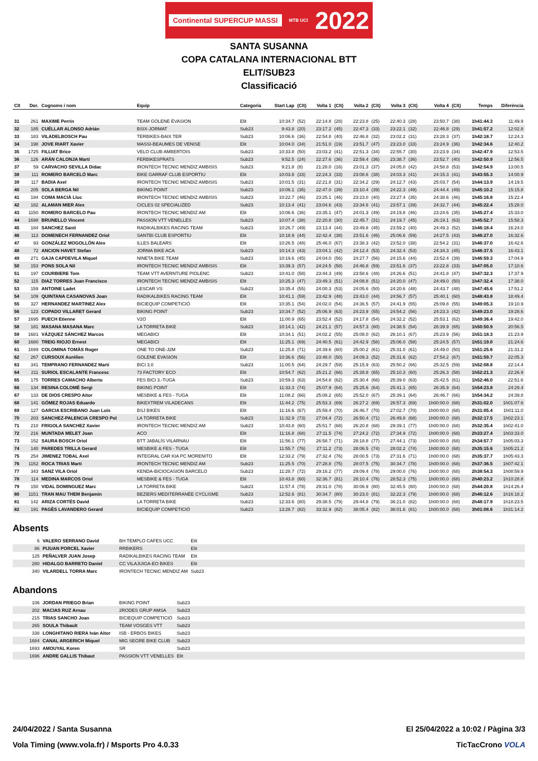Continental SUPERCUP MASSI MTB UCI 2022
SANTA SUSANNA
COPA CATALANA INTERNACIONAL BTT
ELIT/SUB23
Classificació
| Clt | Dor. | Cognoms i nom | Equip | Categoria | Start Lap | (Clt) | Volta 1 | (Clt) | Volta 2 | (Clt) | Volta 3 | (Clt) | Volta 4 | (Clt) | Temps | Diferència |
| --- | --- | --- | --- | --- | --- | --- | --- | --- | --- | --- | --- | --- | --- | --- | --- | --- |
| 31 | 261 | MAXIME Perrin | TEAM GOLENE ÉVASION | Elit | 10:34.7 | (52) | 22:14.8 | (28) | 22:23.8 | (25) | 22:40.3 | (28) | 23:50.7 | (38) | 1h41:44.3 | 11:49.9 |
| 32 | 185 | CUÉLLAR ALONSO Adrián | BSIX-JORMAT | Sub23 | 9:43.8 | (20) | 23:17.2 | (45) | 22:47.3 | (33) | 23:22.1 | (32) | 22:46.8 | (29) | 1h41:57.2 | 12:02.8 |
| 33 | 183 | VILADELBOSCH Pau | TERBIKES-BAIX TER | Sub23 | 10:06.6 | (36) | 22:54.8 | (40) | 22:46.8 | (32) | 23:02.2 | (31) | 23:28.3 | (37) | 1h42:18.7 | 12:24.3 |
| 34 | 198 | JOVE RIART Xavier | MASSI-BEAUMES DE VENISE | Elit | 10:04.0 | (34) | 21:51.0 | (19) | 23:51.7 | (47) | 23:23.0 | (33) | 23:24.9 | (36) | 1h42:34.6 | 12:40.2 |
| 35 | 1725 | FILLIAT Brice | VELO CLUB AMBERTOIS | Sub23 | 10:33.8 | (50) | 23:03.2 | (41) | 22:51.3 | (34) | 22:55.7 | (30) | 23:23.9 | (34) | 1h42:47.9 | 12:53.5 |
| 36 | 126 | ARÁN CALONJA Martí | FERBIKESPRATS | Sub23 | 9:52.5 | (24) | 22:27.6 | (36) | 22:59.4 | (36) | 23:38.7 | (36) | 23:52.7 | (40) | 1h42:50.9 | 12:56.5 |
| 37 | 59 | CARVACHO SEVILLA Didac | IRONTECH TECNIC MENDIZ AMBISIS | Sub23 | 9:21.8 | (8) | 21:28.0 | (16) | 23:01.3 | (37) | 24:05.0 | (42) | 24:58.8 | (53) | 1h42:54.9 | 13:00.5 |
| 38 | 111 | ROMERO BARCELÓ Marc | BIKE GARRAF CLUB ESPORTIU | Elit | 10:03.8 | (33) | 22:24.3 | (33) | 23:08.6 | (38) | 24:03.3 | (41) | 24:15.3 | (41) | 1h43:55.3 | 14:00.9 |
| 39 | 117 | BADIA Axel | IRONTECH TECNIC MENDIZ AMBISIS | Sub23 | 10:01.5 | (31) | 22:21.8 | (31) | 22:34.2 | (29) | 24:12.7 | (43) | 25:03.7 | (54) | 1h44:13.9 | 14:19.5 |
| 40 | 205 | SOLA BERGA Nil | BIKING POINT | Sub23 | 10:06.1 | (35) | 22:47.0 | (39) | 23:10.4 | (39) | 24:22.3 | (49) | 24:44.4 | (49) | 1h45:10.2 | 15:15.8 |
| 41 | 194 | COMA MACIÀ Lluc | IRONTECH TECNIC MENDIZ AMBISIS | Sub23 | 10:22.7 | (46) | 23:25.1 | (46) | 23:23.0 | (40) | 23:27.4 | (35) | 24:38.6 | (46) | 1h45:16.8 | 15:22.4 |
| 42 | 182 | ALAMAN MIER Alex | CICLES 02 SPECIALIZED | Sub23 | 10:13.4 | (41) | 23:04.6 | (43) | 23:34.6 | (41) | 23:57.1 | (39) | 24:32.7 | (44) | 1h45:22.4 | 15:28.0 |
| 43 | 1150 | ROMERO BARCELO Pau | IRONTECH TECNIC MENDIZ AM | Elit | 10:06.6 | (36) | 23:35.1 | (47) | 24:01.3 | (49) | 24:19.8 | (46) | 23:24.6 | (35) | 1h45:27.4 | 15:33.0 |
| 44 | 1698 | BRUNELLO Vincent | PASSION VTT VENELLES | Sub23 | 10:07.4 | (38) | 22:20.8 | (30) | 22:45.7 | (31) | 24:19.7 | (45) | 26:19.1 | (63) | 1h45:52.7 | 15:58.3 |
| 45 | 184 | SANCHEZ Santi | RADIKALBIKES RACING TEAM | Sub23 | 10:26.7 | (49) | 23:13.4 | (44) | 23:49.8 | (45) | 23:59.2 | (40) | 24:49.3 | (52) | 1h46:18.4 | 16:24.0 |
| 46 | 113 | DOMENECH FERNANDEZ Oriol | SANTBI CLUB ESPORTIU | Elit | 10:18.9 | (44) | 22:42.4 | (38) | 23:51.6 | (46) | 25:06.6 | (59) | 24:27.5 | (43) | 1h46:27.0 | 16:32.6 |
| 47 | 93 | GONZÁLEZ MOGOLLÓN Alex | ILLES BALEARS | Elit | 10:26.5 | (48) | 25:46.0 | (67) | 23:38.3 | (42) | 23:52.0 | (38) | 22:54.2 | (31) | 1h46:37.0 | 16:42.6 |
| 48 | 72 | ANCION HAVET Stefan | JORMA BIKE ACA | Sub23 | 10:14.3 | (43) | 23:04.1 | (42) | 24:12.4 | (53) | 24:32.4 | (53) | 24:34.3 | (45) | 1h46:37.5 | 16:43.1 |
| 49 | 271 | GAJA CAPDEVILA Miquel | NINETA BIKE TEAM | Sub23 | 10:19.6 | (45) | 24:04.0 | (56) | 24:27.7 | (56) | 24:15.6 | (44) | 23:52.4 | (39) | 1h46:59.3 | 17:04.9 |
| 50 | 153 | PONS SOLA Nil | IRONTECH TECNIC MENDIZ AMBISIS | Elit | 10:39.3 | (57) | 24:24.5 | (58) | 24:46.8 | (59) | 23:51.6 | (37) | 23:22.8 | (33) | 1h47:05.0 | 17:10.6 |
| 51 | 197 | COURBIERE Tom | TEAM VTT AVERNTURE PIOLENC | Sub23 | 10:41.0 | (58) | 23:44.3 | (49) | 23:58.6 | (48) | 24:26.6 | (51) | 24:41.8 | (47) | 1h47:32.3 | 17:37.9 |
| 52 | 115 | DIAZ TORRES Juan Francisco | IRONTECH TECNIC MENDIZ AMBISIS | Elit | 10:25.3 | (47) | 23:49.3 | (51) | 24:08.8 | (51) | 24:20.0 | (47) | 24:49.0 | (50) | 1h47:32.4 | 17:38.0 |
| 53 | 159 | ANTOINE Ladet | LESCAR VS | Sub23 | 10:35.4 | (55) | 24:00.3 | (53) | 24:05.6 | (50) | 24:20.6 | (48) | 24:43.7 | (48) | 1h47:45.6 | 17:51.2 |
| 54 | 109 | QUINTANA CASANOVAS Joan | RADIKALBIKES RACING TEAM | Elit | 10:41.1 | (59) | 23:42.9 | (48) | 23:43.0 | (44) | 24:56.7 | (57) | 25:40.1 | (60) | 1h48:43.8 | 18:49.4 |
| 55 | 327 | HERNANDEZ MARTINEZ Alex | BICIEQUIP COMPETICIÓ | Elit | 10:35.1 | (54) | 24:02.0 | (54) | 24:36.5 | (57) | 24:41.9 | (55) | 25:09.8 | (55) | 1h49:05.3 | 19:10.9 |
| 56 | 123 | COPADO VILLARET Gerard | BIKING POINT | Sub23 | 10:34.7 | (52) | 25:06.9 | (63) | 24:23.9 | (55) | 24:54.2 | (56) | 24:23.3 | (42) | 1h49:23.0 | 19:28.6 |
| 57 | 1695 | PUECH Etienne | V2O | Elit | 11:00.9 | (65) | 23:52.4 | (52) | 24:17.8 | (54) | 24:32.2 | (52) | 25:53.1 | (62) | 1h49:36.4 | 19:42.0 |
| 58 | 181 | MASANA MASANA Marc | LA TORRETA BIKE | Sub23 | 10:14.1 | (42) | 24:21.1 | (57) | 24:57.3 | (60) | 24:38.5 | (54) | 26:39.9 | (65) | 1h50:50.9 | 20:56.5 |
| 59 | 1681 | VÁZQUEZ SÁNCHEZ Marcos | MEGABICI | Elit | 10:34.1 | (51) | 24:02.2 | (55) | 25:08.0 | (62) | 26:10.1 | (67) | 25:23.9 | (56) | 1h51:18.3 | 21:23.9 |
| 60 | 1680 | TREIG RIOJO Ernest | MEGABICI | Elit | 11:25.1 | (69) | 24:40.5 | (61) | 24:42.9 | (58) | 25:06.0 | (58) | 25:24.5 | (57) | 1h51:19.0 | 21:24.6 |
| 61 | 1699 | COLOMINA TOMÀS Roger | ONE TO ONE-J2M | Sub23 | 11:25.8 | (71) | 24:39.6 | (60) | 25:00.2 | (61) | 25:31.0 | (61) | 24:49.0 | (50) | 1h51:25.6 | 21:31.2 |
| 62 | 267 | CURSOUX Aurélien | GOLENE EVASION | Elit | 10:36.6 | (56) | 23:48.0 | (50) | 24:09.3 | (52) | 25:31.6 | (62) | 27:54.2 | (67) | 1h51:59.7 | 22:05.3 |
| 63 | 341 | TEMPRANO FERNANDEZ Martí | BICI 3.0 | Sub23 | 11:00.5 | (64) | 24:29.7 | (59) | 25:15.9 | (63) | 25:50.2 | (66) | 25:32.5 | (59) | 1h52:08.8 | 22:14.4 |
| 64 | 211 | SURIOL ESCALANTE Francesc | 73 FACTORY ECO | Elit | 10:54.7 | (62) | 25:21.2 | (66) | 25:28.8 | (65) | 25:10.3 | (60) | 25:26.3 | (58) | 1h52:21.3 | 22:26.9 |
| 65 | 175 | TORRES CAMACHO Alberto | FES BICI 3.-TUGA | Sub23 | 10:59.3 | (63) | 24:54.8 | (62) | 25:30.4 | (66) | 25:39.0 | (63) | 25:42.5 | (61) | 1h52:46.0 | 22:51.6 |
| 66 | 134 | RESINA COLOMÉ Sergi | BIKING POINT | Elit | 11:33.3 | (74) | 25:07.9 | (64) | 25:25.6 | (64) | 25:41.1 | (65) | 26:35.9 | (64) | 1h54:23.8 | 24:29.4 |
| 67 | 133 | DE DIOS CRESPO Aitor | MESBIKE & FES - TUGA | Elit | 11:08.2 | (66) | 25:08.2 | (65) | 25:52.0 | (67) | 25:39.1 | (64) | 26:46.7 | (66) | 1h54:34.2 | 24:39.8 |
| 68 | 141 | GÓMEZ ROJAS Eduardo | BIKEXTREM VILADECANS | Elit | 11:44.2 | (75) | 25:53.3 | (69) | 26:27.2 | (69) | 26:57.3 | (69) | 1h00:00.0 | (68) | 2h31:02.0 | 1h01:07.6 |
| 69 | 127 | GARCIA ESCRIBANO Juan Luis | BSJ BIKES | Elit | 11:16.6 | (67) | 25:59.4 | (70) | 26:46.7 | (70) | 27:02.7 | (70) | 1h00:00.0 | (68) | 2h31:05.4 | 1h01:11.0 |
| 70 | 203 | SANCHEZ-PALENCIA CRESPO Pol | LA TORRETA BIKE | Sub23 | 11:32.9 | (73) | 27:04.4 | (72) | 26:50.4 | (71) | 26:49.8 | (68) | 1h00:00.0 | (68) | 2h32:17.5 | 1h02:23.1 |
| 71 | 210 | FRIGOLA SANCHEZ Xavier | IRONTECH TECNIC MENDIZ AM | Sub23 | 10:43.8 | (60) | 25:51.7 | (68) | 26:20.8 | (68) | 29:39.1 | (77) | 1h00:00.0 | (68) | 2h32:35.4 | 1h02:41.0 |
| 72 | 216 | MUNTADA MELET Joan | ACO | Elit | 11:16.8 | (68) | 27:11.5 | (74) | 27:24.2 | (72) | 27:34.9 | (72) | 1h00:00.0 | (68) | 2h33:27.4 | 1h03:33.0 |
| 73 | 152 | SAURA BOSCH Oriol | BTT JABALÍS VILARNAU | Elit | 11:56.1 | (77) | 26:58.7 | (71) | 28:18.8 | (77) | 27:44.1 | (73) | 1h00:00.0 | (68) | 2h34:57.7 | 1h05:03.3 |
| 74 | 140 | PAREDES TRILLA Gerard | MESBIKE & FES - TUGA | Elit | 11:55.7 | (76) | 27:11.2 | (73) | 28:06.5 | (74) | 28:02.2 | (74) | 1h00:00.0 | (68) | 2h35:15.6 | 1h05:21.2 |
| 75 | 254 | JIMENEZ TOBAL Axel | INTEGRAL CAR KIA PC MORENITO | Elit | 12:33.2 | (79) | 27:32.4 | (76) | 28:00.5 | (73) | 27:31.6 | (71) | 1h00:00.0 | (68) | 2h35:37.7 | 1h05:43.3 |
| 76 | 1152 | ROCA TRIAS Martí | IRONTECH TECNIC MENDIZ AM | Sub23 | 11:25.5 | (70) | 27:28.8 | (75) | 28:07.5 | (75) | 30:34.7 | (78) | 1h00:00.0 | (68) | 2h37:36.5 | 1h07:42.1 |
| 77 | 343 | SANZ VILA Oriol | KENDA-BICIOCASION BARCELO | Sub23 | 11:28.7 | (72) | 29:16.2 | (77) | 29:09.4 | (78) | 29:00.0 | (76) | 1h00:00.0 | (68) | 2h38:54.3 | 1h08:59.9 |
| 78 | 114 | MEDINA MARCOS Oriol | MESBIKE & FES - TUGA | Elit | 10:43.8 | (60) | 32:36.7 | (81) | 28:10.4 | (76) | 28:52.3 | (75) | 1h00:00.0 | (68) | 2h40:23.2 | 1h10:28.8 |
| 79 | 150 | VIDAL DOMINGUEZ Marc | LA TORRETA BIKE | Sub23 | 11:57.4 | (78) | 29:31.0 | (78) | 30:06.9 | (80) | 32:45.5 | (80) | 1h00:00.0 | (68) | 2h44:20.8 | 1h14:26.4 |
| 80 | 1151 | TRAN MAU THEM Benjamin | BEZIERS MEDITERRANÉE CYCLISME | Sub23 | 12:52.6 | (81) | 30:34.7 | (80) | 30:23.0 | (81) | 32:22.3 | (79) | 1h00:00.0 | (68) | 2h46:12.6 | 1h16:18.2 |
| 81 | 142 | ARIZA CORTÉS David | LA TORRETA BIKE | Sub23 | 12:33.6 | (80) | 29:38.5 | (79) | 29:44.8 | (79) | 36:21.0 | (82) | 1h00:00.0 | (68) | 2h48:17.9 | 1h18:23.5 |
| 82 | 191 | PAGÈS LAVANDERO Gerard | BICIEQUIP COMPETICIÓ | Sub23 | 13:28.7 | (82) | 33:32.9 | (82) | 38:05.4 | (82) | 36:01.6 | (81) | 1h00:00.0 | (68) | 3h01:08.6 | 1h31:14.2 |
Absents
| 6 | VALERO SERRANO David | BH TEMPLO CAFES UCC | Elit |
| 86 | PIJUAN PORCEL Xavier | RRBIKERS | Elit |
| 125 | PEÑALVER JUAN Josep | RADIKALBIKES RACING TEAM | Elit |
| 280 | HIDALGO BARRETO Daniel | CC VILAJUIGA-EO BIKES | Elit |
| 340 | VILARDELL TORRA Marc | IRONTECH TECNIC MENDIZ AM | Sub23 |
Abandons
| 106 | JORDAN PRIEGO Brian | BIKING POINT | Sub23 |
| 202 | MACIAS RUZ Arnau | 2RODES GRUP AMSA | Sub23 |
| 215 | TRIAS SANCHO Joan | BICIEQUIP COMPETICIÓ | Sub23 |
| 265 | SOULA Thibault | TEAM VOSGES VTT | Sub23 |
| 338 | LONGHITANO RIERA Iván Aitor | ISB - ERBOS BIKES | Sub23 |
| 1684 | CANAL ARGERICH Miquel | MIG SEGRE BIKE CLUB | Sub23 |
| 1693 | AMOUYAL Koren | SR | Sub23 |
| 1696 | ANDRE GALLIS Thibaut | PASSION VTT VENELLES | Elit |
24/04/2022 / Santa Susanna El 25/04/2022 a 10:02 / Pàgina 3/3
Vola Timing (www.vola.fr) / Msports Pro 4.0.33 TicTacCrono VOLA